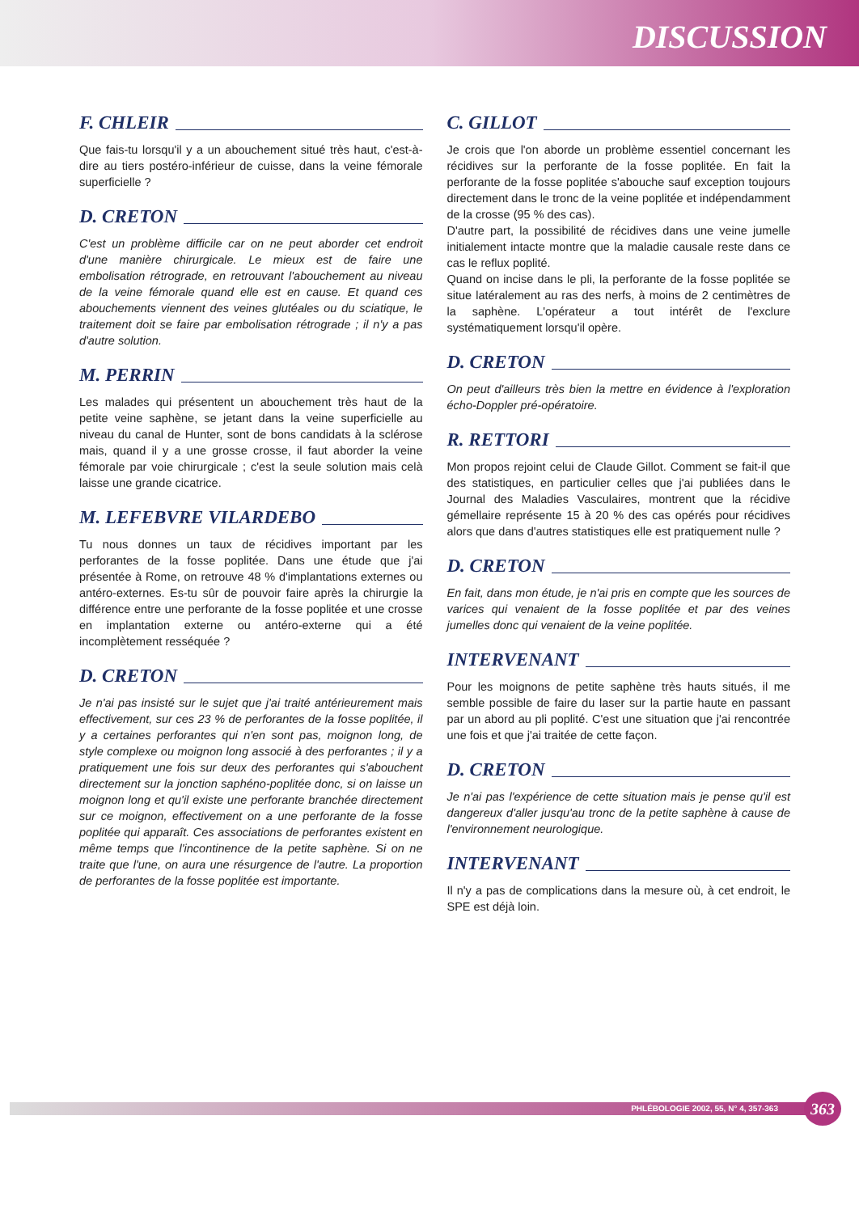DISCUSSION
F. CHLEIR
Que fais-tu lorsqu'il y a un abouchement situé très haut, c'est-à-dire au tiers postéro-inférieur de cuisse, dans la veine fémorale superficielle ?
D. CRETON
C'est un problème difficile car on ne peut aborder cet endroit d'une manière chirurgicale. Le mieux est de faire une embolisation rétrograde, en retrouvant l'abouchement au niveau de la veine fémorale quand elle est en cause. Et quand ces abouchements viennent des veines glutéales ou du sciatique, le traitement doit se faire par embolisation rétrograde ; il n'y a pas d'autre solution.
M. PERRIN
Les malades qui présentent un abouchement très haut de la petite veine saphène, se jetant dans la veine superficielle au niveau du canal de Hunter, sont de bons candidats à la sclérose mais, quand il y a une grosse crosse, il faut aborder la veine fémorale par voie chirurgicale ; c'est la seule solution mais celà laisse une grande cicatrice.
M. LEFEBVRE VILARDEBO
Tu nous donnes un taux de récidives important par les perforantes de la fosse poplitée. Dans une étude que j'ai présentée à Rome, on retrouve 48 % d'implantations externes ou antéro-externes. Es-tu sûr de pouvoir faire après la chirurgie la différence entre une perforante de la fosse poplitée et une crosse en implantation externe ou antéro-externe qui a été incomplètement resséquée ?
D. CRETON
Je n'ai pas insisté sur le sujet que j'ai traité antérieurement mais effectivement, sur ces 23 % de perforantes de la fosse poplitée, il y a certaines perforantes qui n'en sont pas, moignon long, de style complexe ou moignon long associé à des perforantes ; il y a pratiquement une fois sur deux des perforantes qui s'abouchent directement sur la jonction saphéno-poplitée donc, si on laisse un moignon long et qu'il existe une perforante branchée directement sur ce moignon, effectivement on a une perforante de la fosse poplitée qui apparaît. Ces associations de perforantes existent en même temps que l'incontinence de la petite saphène. Si on ne traite que l'une, on aura une résurgence de l'autre. La proportion de perforantes de la fosse poplitée est importante.
C. GILLOT
Je crois que l'on aborde un problème essentiel concernant les récidives sur la perforante de la fosse poplitée. En fait la perforante de la fosse poplitée s'abouche sauf exception toujours directement dans le tronc de la veine poplitée et indépendamment de la crosse (95 % des cas).
D'autre part, la possibilité de récidives dans une veine jumelle initialement intacte montre que la maladie causale reste dans ce cas le reflux poplité.
Quand on incise dans le pli, la perforante de la fosse poplitée se situe latéralement au ras des nerfs, à moins de 2 centimètres de la saphène. L'opérateur a tout intérêt de l'exclure systématiquement lorsqu'il opère.
D. CRETON
On peut d'ailleurs très bien la mettre en évidence à l'exploration écho-Doppler pré-opératoire.
R. RETTORI
Mon propos rejoint celui de Claude Gillot. Comment se fait-il que des statistiques, en particulier celles que j'ai publiées dans le Journal des Maladies Vasculaires, montrent que la récidive gémellaire représente 15 à 20 % des cas opérés pour récidives alors que dans d'autres statistiques elle est pratiquement nulle ?
D. CRETON
En fait, dans mon étude, je n'ai pris en compte que les sources de varices qui venaient de la fosse poplitée et par des veines jumelles donc qui venaient de la veine poplitée.
INTERVENANT
Pour les moignons de petite saphène très hauts situés, il me semble possible de faire du laser sur la partie haute en passant par un abord au pli poplité. C'est une situation que j'ai rencontrée une fois et que j'ai traitée de cette façon.
D. CRETON
Je n'ai pas l'expérience de cette situation mais je pense qu'il est dangereux d'aller jusqu'au tronc de la petite saphène à cause de l'environnement neurologique.
INTERVENANT
Il n'y a pas de complications dans la mesure où, à cet endroit, le SPE est déjà loin.
PHLÉBOLOGIE 2002, 55, N° 4, 357-363
363